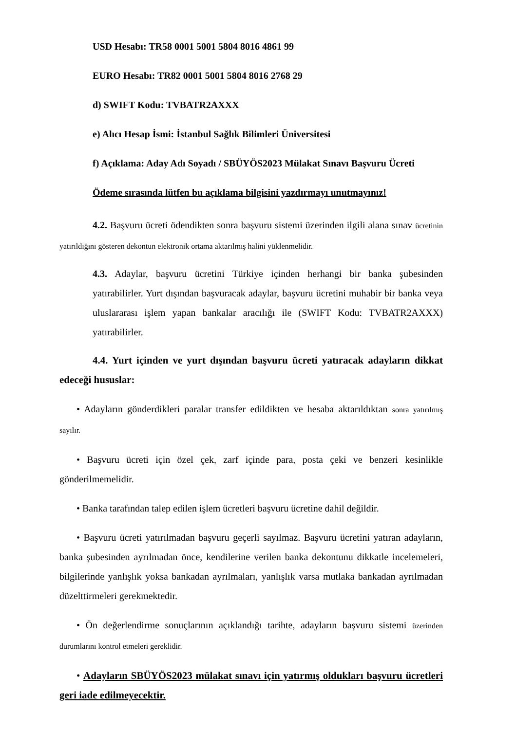USD Hesabı: TR58 0001 5001 5804 8016 4861 99
EURO Hesabı: TR82 0001 5001 5804 8016 2768 29
d) SWIFT Kodu: TVBATR2AXXX
e) Alıcı Hesap İsmi: İstanbul Sağlık Bilimleri Üniversitesi
f) Açıklama: Aday Adı Soyadı / SBÜYÖS2023 Mülakat Sınavı Başvuru Ücreti
Ödeme sırasında lütfen bu açıklama bilgisini yazdırmayı unutmayınız!
4.2. Başvuru ücreti ödendikten sonra başvuru sistemi üzerinden ilgili alana sınav ücretinin yatırıldığını gösteren dekontun elektronik ortama aktarılmış halini yüklenmelidir.
4.3. Adaylar, başvuru ücretini Türkiye içinden herhangi bir banka şubesinden yatırabilirler. Yurt dışından başvuracak adaylar, başvuru ücretini muhabir bir banka veya uluslararası işlem yapan bankalar aracılığı ile (SWIFT Kodu: TVBATR2AXXX) yatırabilirler.
4.4. Yurt içinden ve yurt dışından başvuru ücreti yatıracak adayların dikkat edeceği hususlar:
• Adayların gönderdikleri paralar transfer edildikten ve hesaba aktarıldıktan sonra yatırılmış sayılır.
• Başvuru ücreti için özel çek, zarf içinde para, posta çeki ve benzeri kesinlikle gönderilmemelidir.
• Banka tarafından talep edilen işlem ücretleri başvuru ücretine dahil değildir.
• Başvuru ücreti yatırılmadan başvuru geçerli sayılmaz. Başvuru ücretini yatıran adayların, banka şubesinden ayrılmadan önce, kendilerine verilen banka dekontunu dikkatle incelemeleri, bilgilerinde yanlışlık yoksa bankadan ayrılmaları, yanlışlık varsa mutlaka bankadan ayrılmadan düzelttirmeleri gerekmektedir.
• Ön değerlendirme sonuçlarının açıklandığı tarihte, adayların başvuru sistemi üzerinden durumlarını kontrol etmeleri gereklidir.
• Adayların SBÜYÖS2023 mülakat sınavı için yatırmış oldukları başvuru ücretleri geri iade edilmeyecektir.